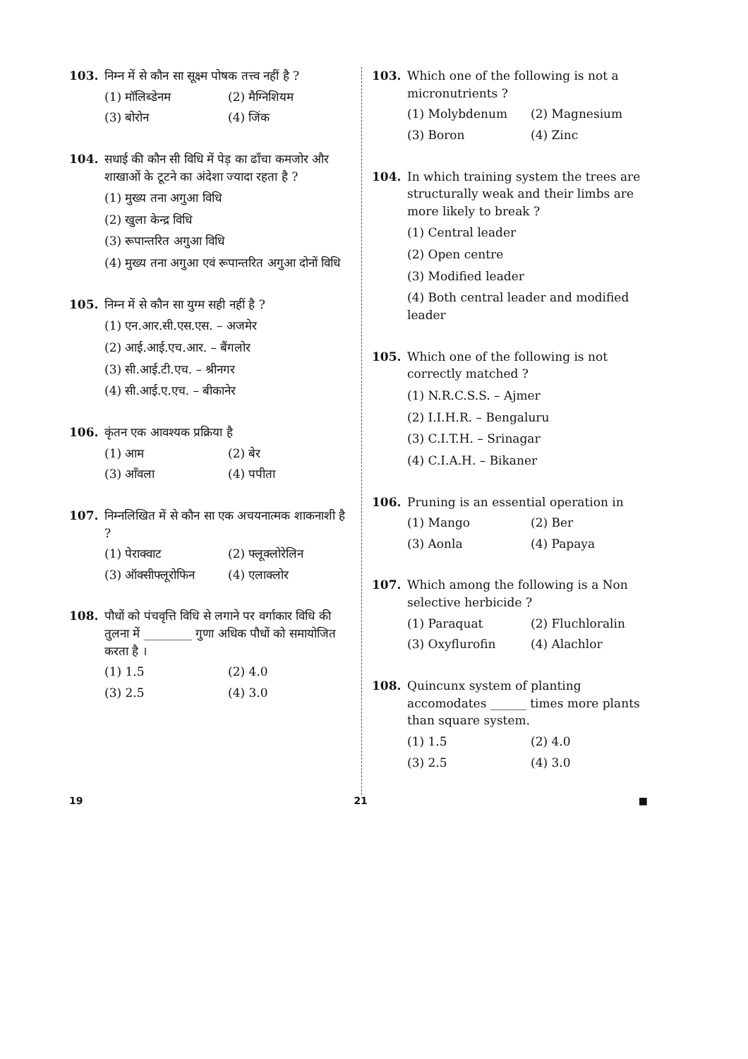103. निम्न में से कौन सा सूक्ष्म पोषक तत्त्व नहीं है ?
(1) मॉलिब्डेनम (2) मैग्निशियम
(3) बोरोन (4) जिंक
104. सधाई की कौन सी विधि में पेड़ का ढाँचा कमजोर और शाखाओं के टूटने का अंदेशा ज्यादा रहता है ?
(1) मुख्य तना अगुआ विधि
(2) खुला केन्द्र विधि
(3) रूपान्तरित अगुआ विधि
(4) मुख्य तना अगुआ एवं रूपान्तरित अगुआ दोनों विधि
105. निम्न में से कौन सा युग्म सही नहीं है ?
(1) एन.आर.सी.एस.एस. – अजमेर
(2) आई.आई.एच.आर. – बैंगलोर
(3) सी.आई.टी.एच. – श्रीनगर
(4) सी.आई.ए.एच. – बीकानेर
106. कृंतन एक आवश्यक प्रक्रिया है
(1) आम (2) बेर
(3) आँवला (4) पपीता
107. निम्नलिखित में से कौन सा एक अचयनात्मक शाकनाशी है ?
(1) पेराक्वाट (2) फ्लूक्लोरेलिन
(3) ऑक्सीफ्लूरोफिन (4) एलाक्लोर
108. पौधों को पंचवृत्ति विधि से लगाने पर वर्गाकार विधि की तुलना में ________ गुणा अधिक पौधों को समायोजित करता है ।
(1) 1.5 (2) 4.0
(3) 2.5 (4) 3.0
103. Which one of the following is not a micronutrients ?
(1) Molybdenum (2) Magnesium
(3) Boron (4) Zinc
104. In which training system the trees are structurally weak and their limbs are more likely to break ?
(1) Central leader
(2) Open centre
(3) Modified leader
(4) Both central leader and modified leader
105. Which one of the following is not correctly matched ?
(1) N.R.C.S.S. – Ajmer
(2) I.I.H.R. – Bengaluru
(3) C.I.T.H. – Srinagar
(4) C.I.A.H. – Bikaner
106. Pruning is an essential operation in
(1) Mango (2) Ber
(3) Aonla (4) Papaya
107. Which among the following is a Non selective herbicide ?
(1) Paraquat (2) Fluchloralin
(3) Oxyflurofin (4) Alachlor
108. Quincunx system of planting accomodates ______ times more plants than square system.
(1) 1.5 (2) 4.0
(3) 2.5 (4) 3.0
19 21 ■